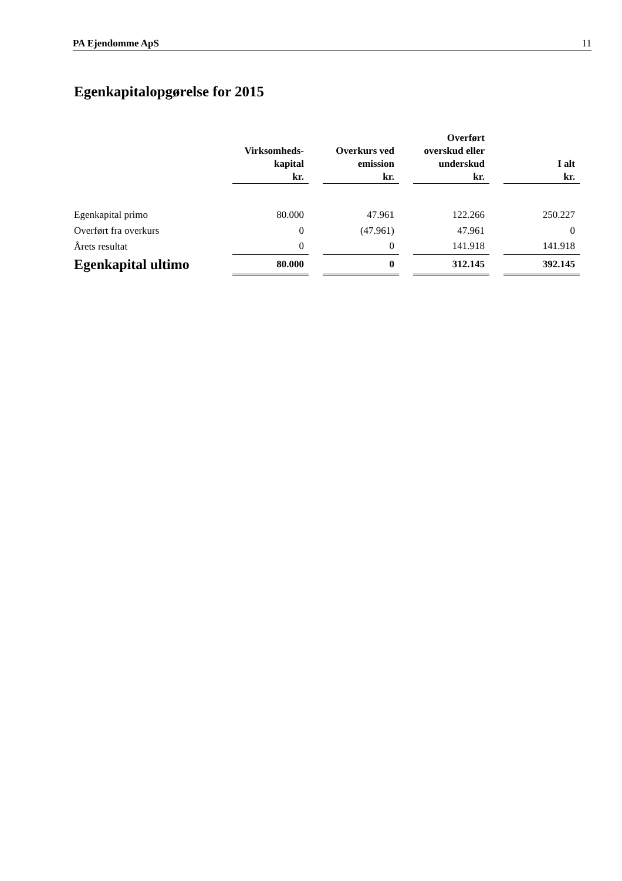PA Ejendomme ApS 11
Egenkapitalopgørelse for 2015
| | Virksomheds- kapital kr. | | Overkurs ved emission kr. | | Overført overskud eller underskud kr. | | I alt kr. |
| --- | --- | --- | --- | --- | --- | --- | --- |
| Egenkapital primo | 80.000 | | 47.961 | | 122.266 | | 250.227 |
| Overført fra overkurs | 0 | | (47.961) | | 47.961 | | 0 |
| Årets resultat | 0 | | 0 | | 141.918 | | 141.918 |
| Egenkapital ultimo | 80.000 | | 0 | | 312.145 | | 392.145 |